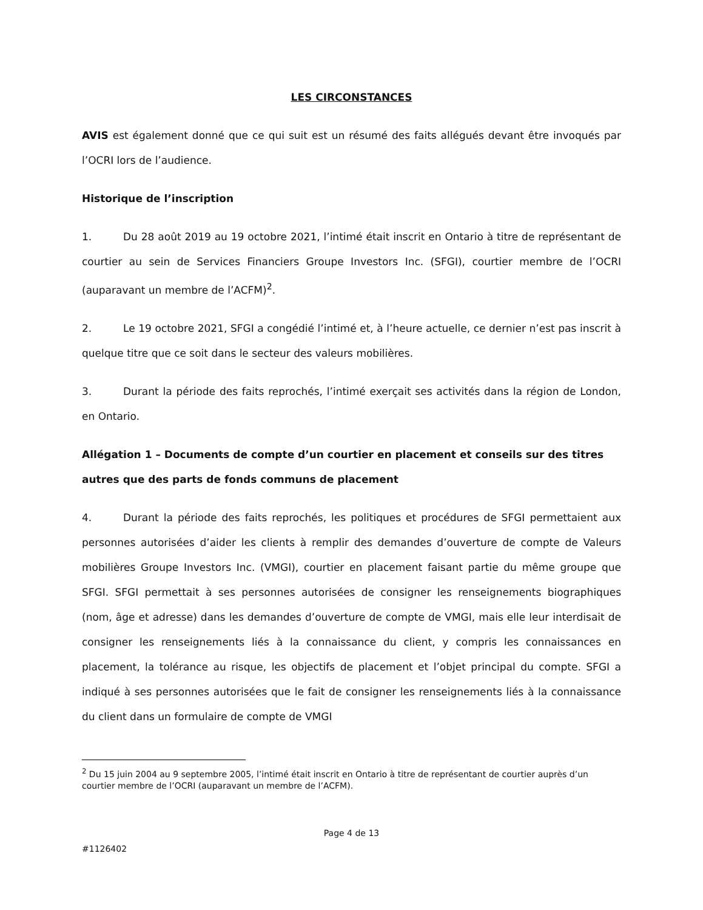LES CIRCONSTANCES
AVIS est également donné que ce qui suit est un résumé des faits allégués devant être invoqués par l’OCRI lors de l’audience.
Historique de l’inscription
1. Du 28 août 2019 au 19 octobre 2021, l’intimé était inscrit en Ontario à titre de représentant de courtier au sein de Services Financiers Groupe Investors Inc. (SFGI), courtier membre de l’OCRI (auparavant un membre de l’ACFM)<sup>2</sup>.
2. Le 19 octobre 2021, SFGI a congédié l’intimé et, à l’heure actuelle, ce dernier n’est pas inscrit à quelque titre que ce soit dans le secteur des valeurs mobilières.
3. Durant la période des faits reprochés, l’intimé exerçait ses activités dans la région de London, en Ontario.
Allégation 1 – Documents de compte d’un courtier en placement et conseils sur des titres autres que des parts de fonds communs de placement
4. Durant la période des faits reprochés, les politiques et procédures de SFGI permettaient aux personnes autorisées d’aider les clients à remplir des demandes d’ouverture de compte de Valeurs mobilières Groupe Investors Inc. (VMGI), courtier en placement faisant partie du même groupe que SFGI. SFGI permettait à ses personnes autorisées de consigner les renseignements biographiques (nom, âge et adresse) dans les demandes d’ouverture de compte de VMGI, mais elle leur interdisait de consigner les renseignements liés à la connaissance du client, y compris les connaissances en placement, la tolérance au risque, les objectifs de placement et l’objet principal du compte. SFGI a indiqué à ses personnes autorisées que le fait de consigner les renseignements liés à la connaissance du client dans un formulaire de compte de VMGI
<sup>2</sup> Du 15 juin 2004 au 9 septembre 2005, l’intimé était inscrit en Ontario à titre de représentant de courtier auprès d’un courtier membre de l’OCRI (auparavant un membre de l’ACFM).
Page 4 de 13
#1126402